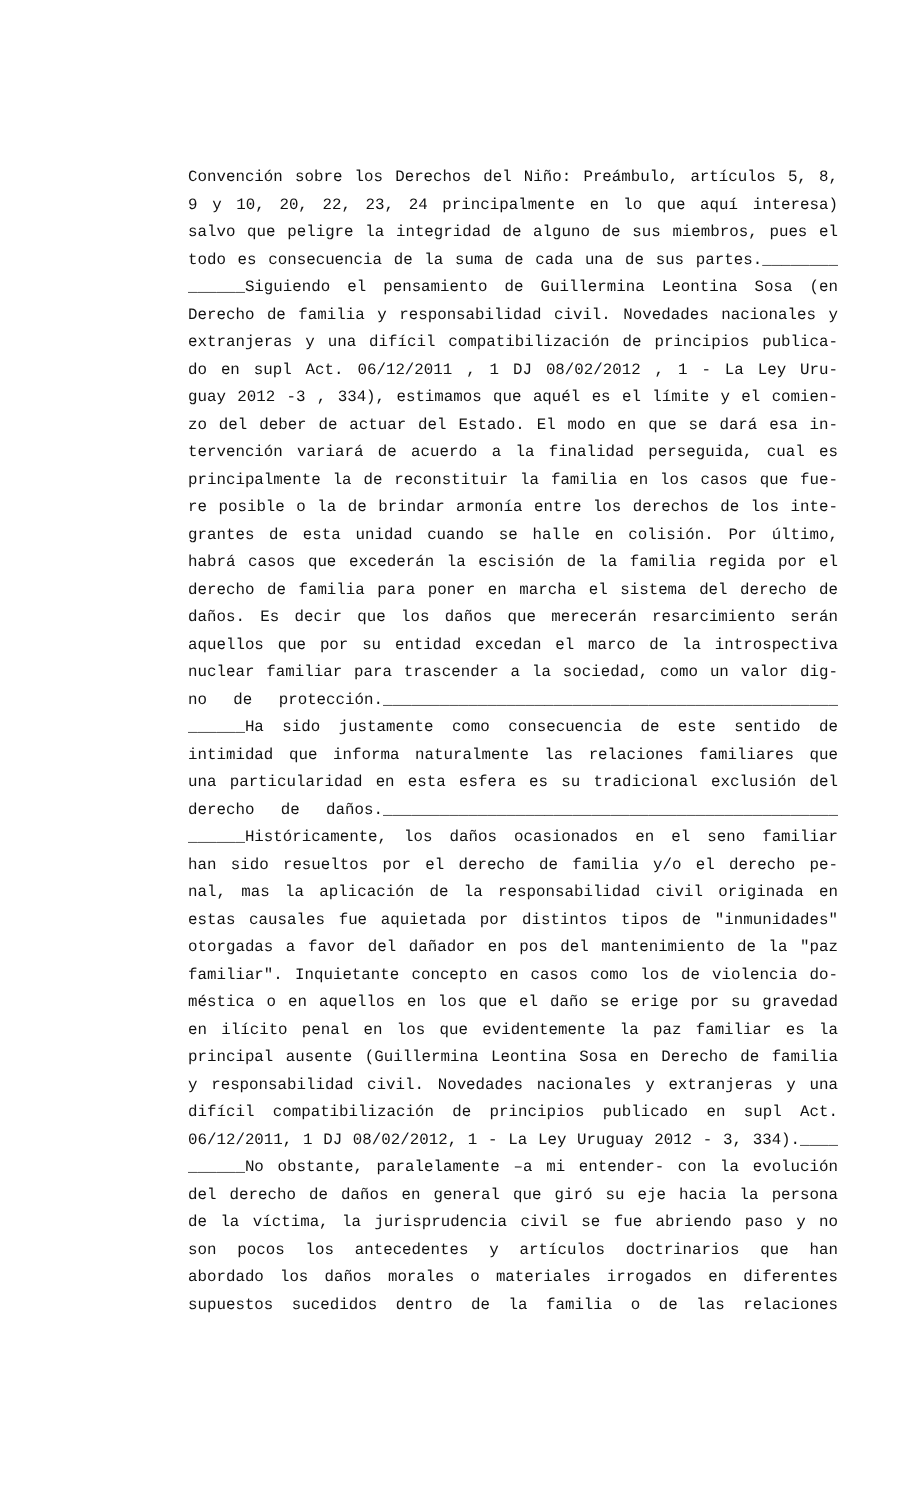Convención sobre los Derechos del Niño: Preámbulo, artículos 5, 8,
9 y 10, 20, 22, 23, 24 principalmente en lo que aquí interesa)
salvo que peligre la integridad de alguno de sus miembros, pues el
todo es consecuencia de la suma de cada una de sus partes.________
______Siguiendo el pensamiento de Guillermina Leontina Sosa (en
Derecho de familia y responsabilidad civil. Novedades nacionales y
extranjeras y una difícil compatibilización de principios publica-
do en supl Act. 06/12/2011 , 1 DJ 08/02/2012 , 1 - La Ley Uru-
guay 2012 -3 , 334), estimamos que aquél es el límite y el comien-
zo del deber de actuar del Estado. El modo en que se dará esa in-
tervención variará de acuerdo a la finalidad perseguida, cual es
principalmente la de reconstituir la familia en los casos que fue-
re posible o la de brindar armonía entre los derechos de los inte-
grantes de esta unidad cuando se halle en colisión. Por último,
habrá casos que excederán la escisión de la familia regida por el
derecho de familia para poner en marcha el sistema del derecho de
daños. Es decir que los daños que merecerán resarcimiento serán
aquellos que por su entidad excedan el marco de la introspectiva
nuclear familiar para trascender a la sociedad, como un valor dig-
no de protección.________________________________________________
______Ha sido justamente como consecuencia de este sentido de
intimidad que informa naturalmente las relaciones familiares que
una particularidad en esta esfera es su tradicional exclusión del
derecho de daños.________________________________________________
______Históricamente, los daños ocasionados en el seno familiar
han sido resueltos por el derecho de familia y/o el derecho pe-
nal, mas la aplicación de la responsabilidad civil originada en
estas causales fue aquietada por distintos tipos de "inmunidades"
otorgadas a favor del dañador en pos del mantenimiento de la "paz
familiar". Inquietante concepto en casos como los de violencia do-
méstica o en aquellos en los que el daño se erige por su gravedad
en ilícito penal en los que evidentemente la paz familiar es la
principal ausente (Guillermina Leontina Sosa en Derecho de familia
y responsabilidad civil. Novedades nacionales y extranjeras y una
difícil compatibilización de principios publicado en supl Act.
06/12/2011, 1 DJ 08/02/2012, 1 - La Ley Uruguay 2012 - 3, 334).____
______No obstante, paralelamente –a mi entender- con la evolución
del derecho de daños en general que giró su eje hacia la persona
de la víctima, la jurisprudencia civil se fue abriendo paso y no
son pocos los antecedentes y artículos doctrinarios que han
abordado los daños morales o materiales irrogados en diferentes
supuestos sucedidos dentro de la familia o de las relaciones